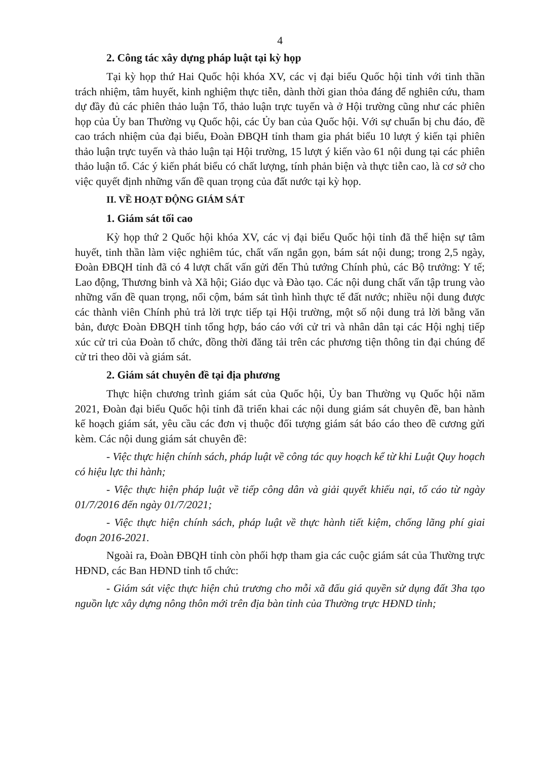4
2. Công tác xây dựng pháp luật tại kỳ họp
Tại kỳ họp thứ Hai Quốc hội khóa XV, các vị đại biểu Quốc hội tỉnh với tinh thần trách nhiệm, tâm huyết, kinh nghiệm thực tiễn, dành thời gian thỏa đáng để nghiên cứu, tham dự đầy đủ các phiên thảo luận Tổ, thảo luận trực tuyến và ở Hội trường cũng như các phiên họp của Ủy ban Thường vụ Quốc hội, các Ủy ban của Quốc hội. Với sự chuẩn bị chu đáo, đề cao trách nhiệm của đại biểu, Đoàn ĐBQH tỉnh tham gia phát biểu 10 lượt ý kiến tại phiên thảo luận trực tuyến và thảo luận tại Hội trường, 15 lượt ý kiến vào 61 nội dung tại các phiên thảo luận tổ. Các ý kiến phát biểu có chất lượng, tính phản biện và thực tiễn cao, là cơ sở cho việc quyết định những vấn đề quan trọng của đất nước tại kỳ họp.
II. VỀ HOẠT ĐỘNG GIÁM SÁT
1. Giám sát tối cao
Kỳ họp thứ 2 Quốc hội khóa XV, các vị đại biểu Quốc hội tỉnh đã thể hiện sự tâm huyết, tinh thần làm việc nghiêm túc, chất vấn ngắn gọn, bám sát nội dung; trong 2,5 ngày, Đoàn ĐBQH tỉnh đã có 4 lượt chất vấn gửi đến Thủ tướng Chính phủ, các Bộ trưởng: Y tế; Lao động, Thương binh và Xã hội; Giáo dục và Đào tạo. Các nội dung chất vấn tập trung vào những vấn đề quan trọng, nổi cộm, bám sát tình hình thực tế đất nước; nhiều nội dung được các thành viên Chính phủ trả lời trực tiếp tại Hội trường, một số nội dung trả lời bằng văn bản, được Đoàn ĐBQH tỉnh tổng hợp, báo cáo với cử tri và nhân dân tại các Hội nghị tiếp xúc cử tri của Đoàn tổ chức, đồng thời đăng tải trên các phương tiện thông tin đại chúng để cử tri theo dõi và giám sát.
2. Giám sát chuyên đề tại địa phương
Thực hiện chương trình giám sát của Quốc hội, Ủy ban Thường vụ Quốc hội năm 2021, Đoàn đại biểu Quốc hội tỉnh đã triển khai các nội dung giám sát chuyên đề, ban hành kế hoạch giám sát, yêu cầu các đơn vị thuộc đối tượng giám sát báo cáo theo đề cương gửi kèm. Các nội dung giám sát chuyên đề:
- Việc thực hiện chính sách, pháp luật về công tác quy hoạch kể từ khi Luật Quy hoạch có hiệu lực thi hành;
- Việc thực hiện pháp luật về tiếp công dân và giải quyết khiếu nại, tố cáo từ ngày 01/7/2016 đến ngày 01/7/2021;
- Việc thực hiện chính sách, pháp luật về thực hành tiết kiệm, chống lãng phí giai đoạn 2016-2021.
Ngoài ra, Đoàn ĐBQH tỉnh còn phối hợp tham gia các cuộc giám sát của Thường trực HĐND, các Ban HĐND tỉnh tổ chức:
- Giám sát việc thực hiện chủ trương cho mỗi xã đấu giá quyền sử dụng đất 3ha tạo nguồn lực xây dựng nông thôn mới trên địa bàn tỉnh của Thường trực HĐND tỉnh;